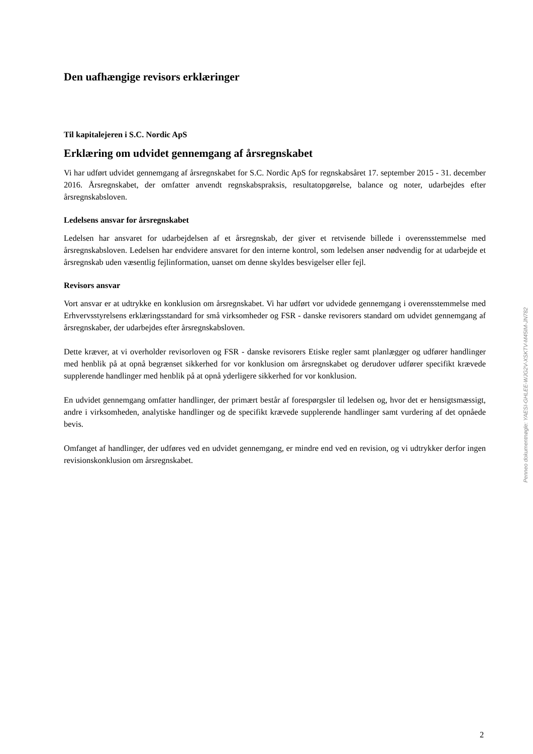Den uafhængige revisors erklæringer
Til kapitalejeren i S.C. Nordic ApS
Erklæring om udvidet gennemgang af årsregnskabet
Vi har udført udvidet gennemgang af årsregnskabet for S.C. Nordic ApS for regnskabsåret 17. september 2015 - 31. december 2016. Årsregnskabet, der omfatter anvendt regnskabspraksis, resultatopgørelse, balance og noter, udarbejdes efter årsregnskabsloven.
Ledelsens ansvar for årsregnskabet
Ledelsen har ansvaret for udarbejdelsen af et årsregnskab, der giver et retvisende billede i overensstemmelse med årsregnskabsloven. Ledelsen har endvidere ansvaret for den interne kontrol, som ledelsen anser nødvendig for at udarbejde et årsregnskab uden væsentlig fejlinformation, uanset om denne skyldes besvigelser eller fejl.
Revisors ansvar
Vort ansvar er at udtrykke en konklusion om årsregnskabet. Vi har udført vor udvidede gennemgang i overensstemmelse med Erhvervsstyrelsens erklæringsstandard for små virksomheder og FSR - danske revisorers standard om udvidet gennemgang af årsregnskaber, der udarbejdes efter årsregnskabsloven.
Dette kræver, at vi overholder revisorloven og FSR - danske revisorers Etiske regler samt planlægger og udfører handlinger med henblik på at opnå begrænset sikkerhed for vor konklusion om årsregnskabet og derudover udfører specifikt krævede supplerende handlinger med henblik på at opnå yderligere sikkerhed for vor konklusion.
En udvidet gennemgang omfatter handlinger, der primært består af forespørgsler til ledelsen og, hvor det er hensigtsmæssigt, andre i virksomheden, analytiske handlinger og de specifikt krævede supplerende handlinger samt vurdering af det opnåede bevis.
Omfanget af handlinger, der udføres ved en udvidet gennemgang, er mindre end ved en revision, og vi udtrykker derfor ingen revisionskonklusion om årsregnskabet.
Penneo dokumentnøgle: YAESI-GHLEE-WJG2V-XSKTV-M45IM-JN782
2